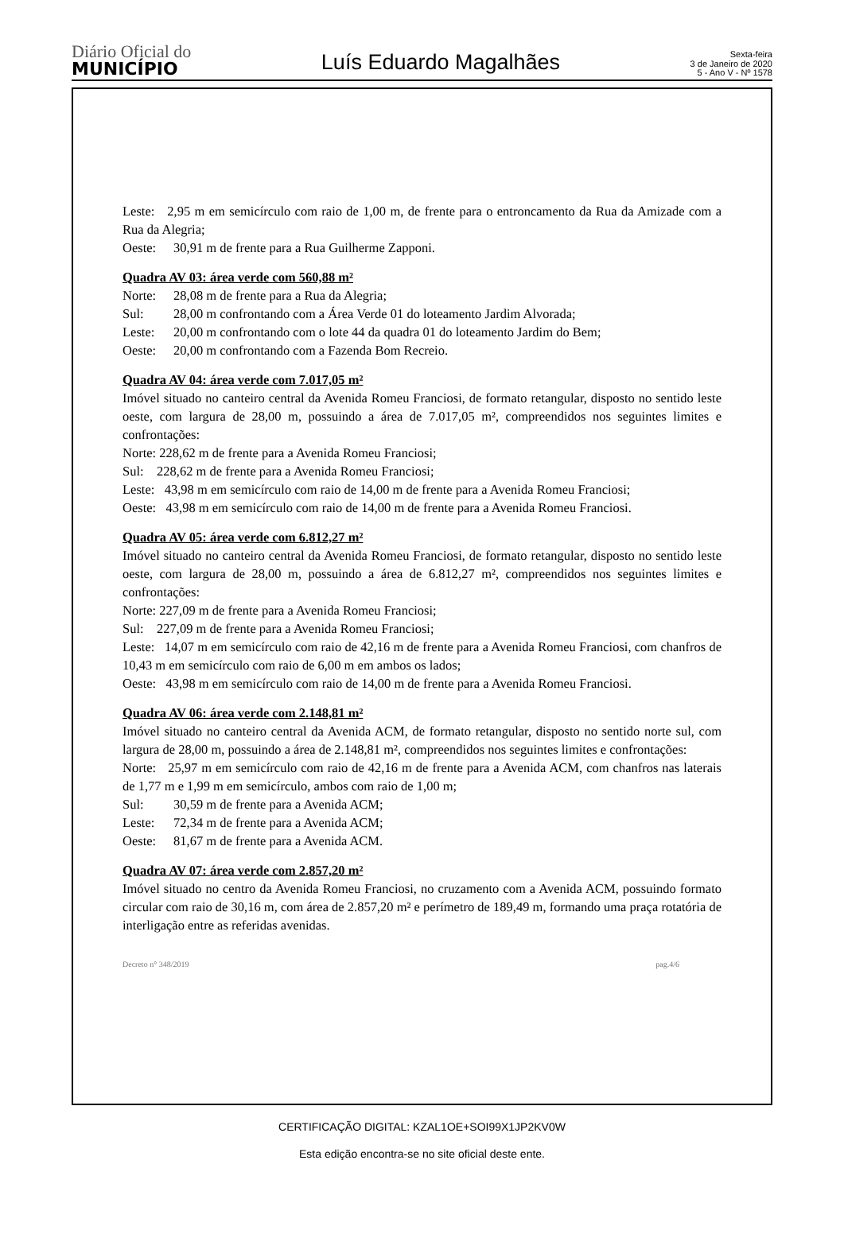Diário Oficial do
MUNICÍPIO
Luís Eduardo Magalhães
Sexta-feira
3 de Janeiro de 2020
5 - Ano V - Nº 1578
Leste: 2,95 m em semicírculo com raio de 1,00 m, de frente para o entroncamento da Rua da Amizade com a Rua da Alegria;
Oeste: 30,91 m de frente para a Rua Guilherme Zapponi.
Quadra AV 03: área verde com 560,88 m²
Norte: 28,08 m de frente para a Rua da Alegria;
Sul: 28,00 m confrontando com a Área Verde 01 do loteamento Jardim Alvorada;
Leste: 20,00 m confrontando com o lote 44 da quadra 01 do loteamento Jardim do Bem;
Oeste: 20,00 m confrontando com a Fazenda Bom Recreio.
Quadra AV 04: área verde com 7.017,05 m²
Imóvel situado no canteiro central da Avenida Romeu Franciosi, de formato retangular, disposto no sentido leste oeste, com largura de 28,00 m, possuindo a área de 7.017,05 m², compreendidos nos seguintes limites e confrontações:
Norte: 228,62 m de frente para a Avenida Romeu Franciosi;
Sul: 228,62 m de frente para a Avenida Romeu Franciosi;
Leste: 43,98 m em semicírculo com raio de 14,00 m de frente para a Avenida Romeu Franciosi;
Oeste: 43,98 m em semicírculo com raio de 14,00 m de frente para a Avenida Romeu Franciosi.
Quadra AV 05: área verde com 6.812,27 m²
Imóvel situado no canteiro central da Avenida Romeu Franciosi, de formato retangular, disposto no sentido leste oeste, com largura de 28,00 m, possuindo a área de 6.812,27 m², compreendidos nos seguintes limites e confrontações:
Norte: 227,09 m de frente para a Avenida Romeu Franciosi;
Sul: 227,09 m de frente para a Avenida Romeu Franciosi;
Leste: 14,07 m em semicírculo com raio de 42,16 m de frente para a Avenida Romeu Franciosi, com chanfros de 10,43 m em semicírculo com raio de 6,00 m em ambos os lados;
Oeste: 43,98 m em semicírculo com raio de 14,00 m de frente para a Avenida Romeu Franciosi.
Quadra AV 06: área verde com 2.148,81 m²
Imóvel situado no canteiro central da Avenida ACM, de formato retangular, disposto no sentido norte sul, com largura de 28,00 m, possuindo a área de 2.148,81 m², compreendidos nos seguintes limites e confrontações:
Norte: 25,97 m em semicírculo com raio de 42,16 m de frente para a Avenida ACM, com chanfros nas laterais de 1,77 m e 1,99 m em semicírculo, ambos com raio de 1,00 m;
Sul: 30,59 m de frente para a Avenida ACM;
Leste: 72,34 m de frente para a Avenida ACM;
Oeste: 81,67 m de frente para a Avenida ACM.
Quadra AV 07: área verde com 2.857,20 m²
Imóvel situado no centro da Avenida Romeu Franciosi, no cruzamento com a Avenida ACM, possuindo formato circular com raio de 30,16 m, com área de 2.857,20 m² e perímetro de 189,49 m, formando uma praça rotatória de interligação entre as referidas avenidas.
Decreto n° 348/2019 pag.4/6
CERTIFICAÇÃO DIGITAL: KZAL1OE+SOI99X1JP2KV0W
Esta edição encontra-se no site oficial deste ente.